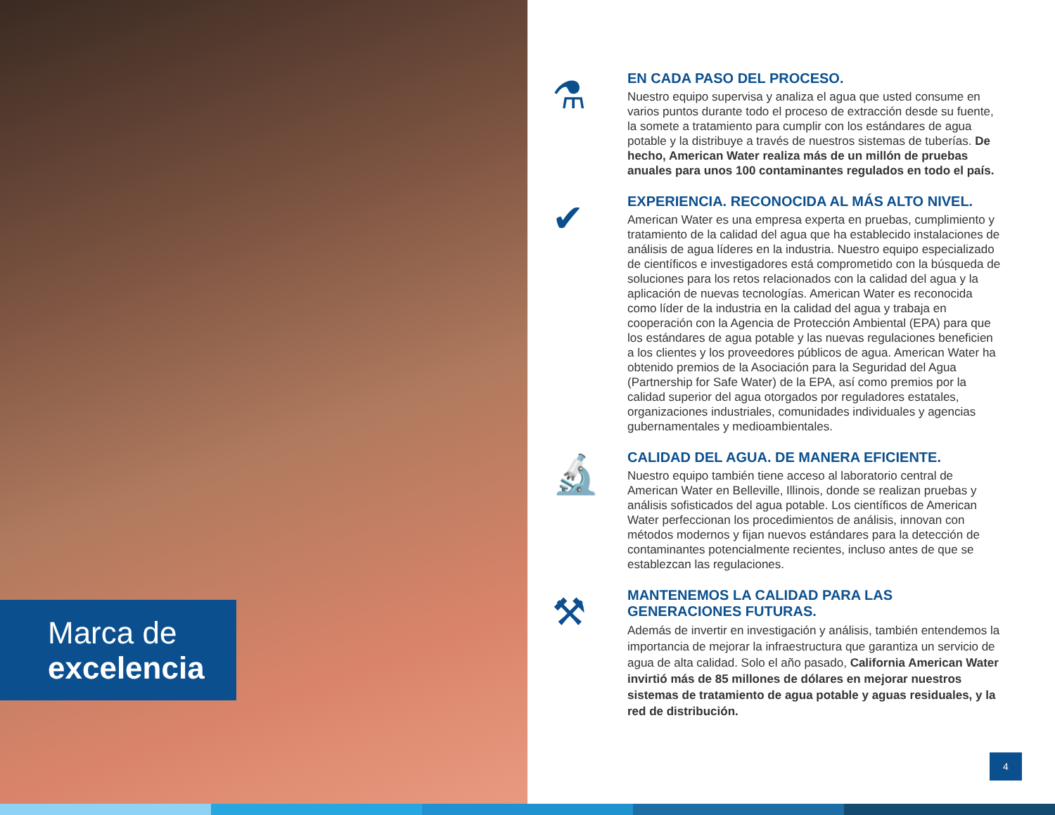Marca de
excelencia
⚗
EN CADA PASO DEL PROCESO.
Nuestro equipo supervisa y analiza el agua que usted consume en varios puntos durante todo el proceso de extracción desde su fuente, la somete a tratamiento para cumplir con los estándares de agua potable y la distribuye a través de nuestros sistemas de tuberías. De hecho, American Water realiza más de un millón de pruebas anuales para unos 100 contaminantes regulados en todo el país.
✔
EXPERIENCIA. RECONOCIDA AL MÁS ALTO NIVEL.
American Water es una empresa experta en pruebas, cumplimiento y tratamiento de la calidad del agua que ha establecido instalaciones de análisis de agua líderes en la industria. Nuestro equipo especializado de científicos e investigadores está comprometido con la búsqueda de soluciones para los retos relacionados con la calidad del agua y la aplicación de nuevas tecnologías. American Water es reconocida como líder de la industria en la calidad del agua y trabaja en cooperación con la Agencia de Protección Ambiental (EPA) para que los estándares de agua potable y las nuevas regulaciones beneficien a los clientes y los proveedores públicos de agua. American Water ha obtenido premios de la Asociación para la Seguridad del Agua (Partnership for Safe Water) de la EPA, así como premios por la calidad superior del agua otorgados por reguladores estatales, organizaciones industriales, comunidades individuales y agencias gubernamentales y medioambientales.
🔬
CALIDAD DEL AGUA. DE MANERA EFICIENTE.
Nuestro equipo también tiene acceso al laboratorio central de American Water en Belleville, Illinois, donde se realizan pruebas y análisis sofisticados del agua potable. Los científicos de American Water perfeccionan los procedimientos de análisis, innovan con métodos modernos y fijan nuevos estándares para la detección de contaminantes potencialmente recientes, incluso antes de que se establezcan las regulaciones.
⚒
MANTENEMOS LA CALIDAD PARA LAS GENERACIONES FUTURAS.
Además de invertir en investigación y análisis, también entendemos la importancia de mejorar la infraestructura que garantiza un servicio de agua de alta calidad. Solo el año pasado, California American Water invirtió más de 85 millones de dólares en mejorar nuestros sistemas de tratamiento de agua potable y aguas residuales, y la red de distribución.
4